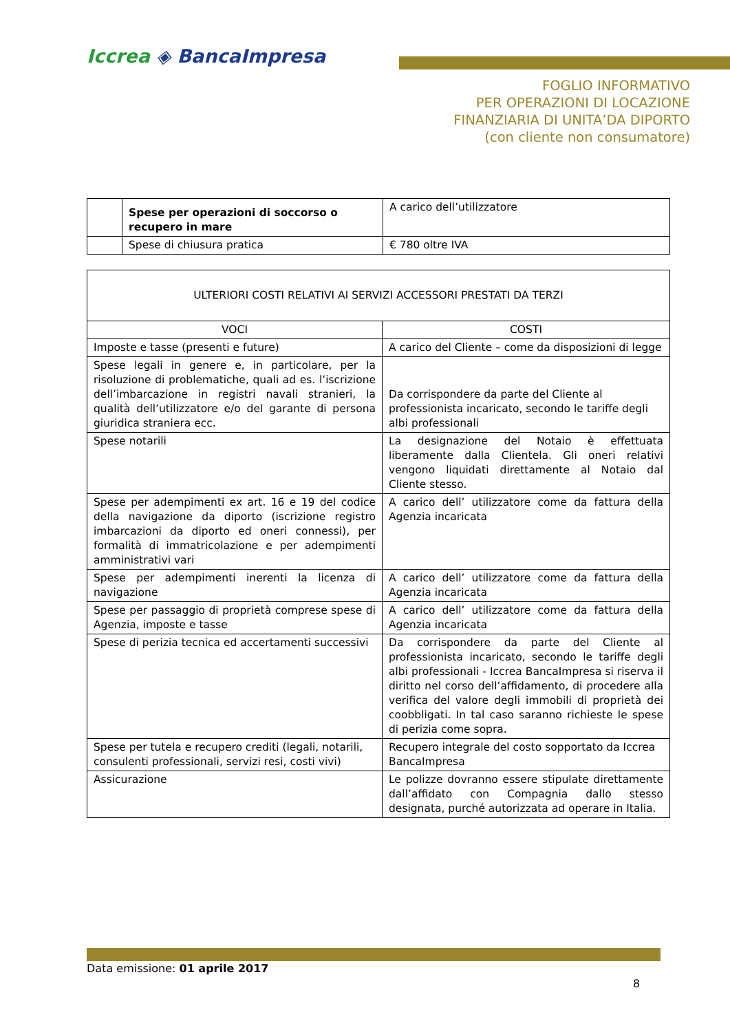Iccrea ◈ BancaImpresa
FOGLIO INFORMATIVO
PER OPERAZIONI DI LOCAZIONE
FINANZIARIA DI UNITA’DA DIPORTO
(con cliente non consumatore)
| | Spese per operazioni di soccorso o recupero in mare | A carico dell’utilizzatore |
| | Spese di chiusura pratica | € 780 oltre IVA |
| ULTERIORI COSTI RELATIVI AI SERVIZI ACCESSORI PRESTATI DA TERZI | |
| --- | --- |
| VOCI | COSTI |
| Imposte e tasse (presenti e future) | A carico del Cliente – come da disposizioni di legge |
| Spese legali in genere e, in particolare, per la risoluzione di problematiche, quali ad es. l’iscrizione dell’imbarcazione in registri navali stranieri, la qualità dell’utilizzatore e/o del garante di persona giuridica straniera ecc. | Da corrispondere da parte del Cliente al professionista incaricato, secondo le tariffe degli albi professionali |
| Spese notarili | La designazione del Notaio è effettuata liberamente dalla Clientela. Gli oneri relativi vengono liquidati direttamente al Notaio dal Cliente stesso. |
| Spese per adempimenti ex art. 16 e 19 del codice della navigazione da diporto (iscrizione registro imbarcazioni da diporto ed oneri connessi), per formalità di immatricolazione e per adempimenti amministrativi vari | A carico dell’ utilizzatore come da fattura della Agenzia incaricata |
| Spese per adempimenti inerenti la licenza di navigazione | A carico dell’ utilizzatore come da fattura della Agenzia incaricata |
| Spese per passaggio di proprietà comprese spese di Agenzia, imposte e tasse | A carico dell’ utilizzatore come da fattura della Agenzia incaricata |
| Spese di perizia tecnica ed accertamenti successivi | Da corrispondere da parte del Cliente al professionista incaricato, secondo le tariffe degli albi professionali - Iccrea BancaImpresa si riserva il diritto nel corso dell’affidamento, di procedere alla verifica del valore degli immobili di proprietà dei coobbligati. In tal caso saranno richieste le spese di perizia come sopra. |
| Spese per tutela e recupero crediti (legali, notarili, consulenti professionali, servizi resi, costi vivi) | Recupero integrale del costo sopportato da Iccrea BancaImpresa |
| Assicurazione | Le polizze dovranno essere stipulate direttamente dall’affidato con Compagnia dallo stesso designata, purché autorizzata ad operare in Italia. |
Data emissione: 01 aprile 2017
8